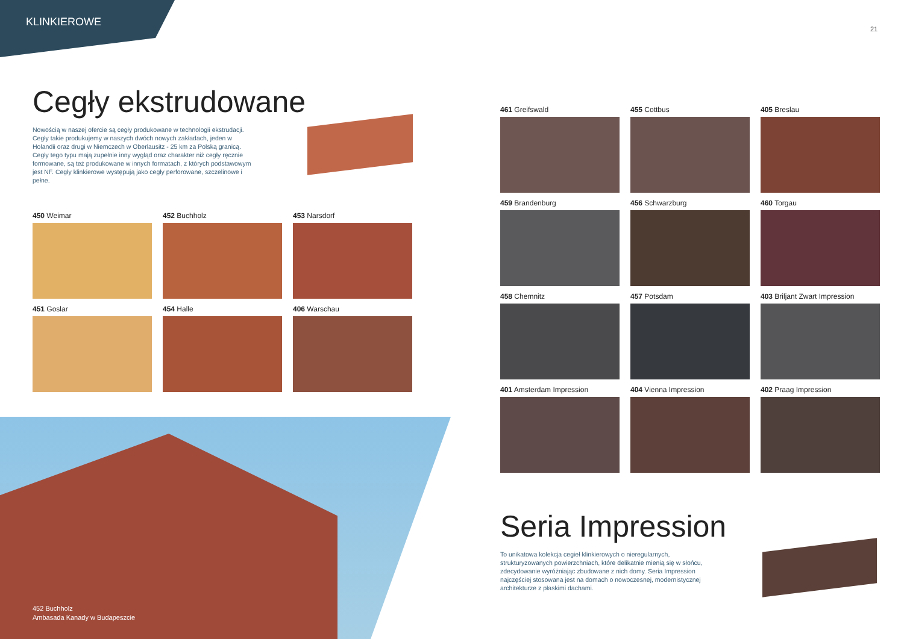KLINKIEROWE
21
Cegły ekstrudowane
Nowością w naszej ofercie są cegły produkowane w technologii ekstrudacji. Cegły takie produkujemy w naszych dwóch nowych zakładach, jeden w Holandii oraz drugi w Niemczech w Oberlausitz - 25 km za Polską granicą. Cegły tego typu mają zupełnie inny wygląd oraz charakter niż cegły ręcznie formowane, są też produkowane w innych formatach, z których podstawowym jest NF. Cegły klinkierowe występują jako cegły perforowane, szczelinowe i pełne.
450 Weimar
452 Buchholz
453 Narsdorf
451 Goslar
454 Halle
406 Warschau
461 Greifswald
455 Cottbus
405 Breslau
459 Brandenburg
456 Schwarzburg
460 Torgau
458 Chemnitz
457 Potsdam
403 Briljant Zwart Impression
401 Amsterdam Impression
404 Vienna Impression
402 Praag Impression
Seria Impression
To unikatowa kolekcja cegieł klinkierowych o nieregularnych, strukturyzowanych powierzchniach, które delikatnie mienią się w słońcu, zdecydowanie wyróżniając zbudowane z nich domy. Seria Impression najczęściej stosowana jest na domach o nowoczesnej, modernistycznej architekturze z płaskimi dachami.
452 Buchholz
Ambasada Kanady w Budapeszcie